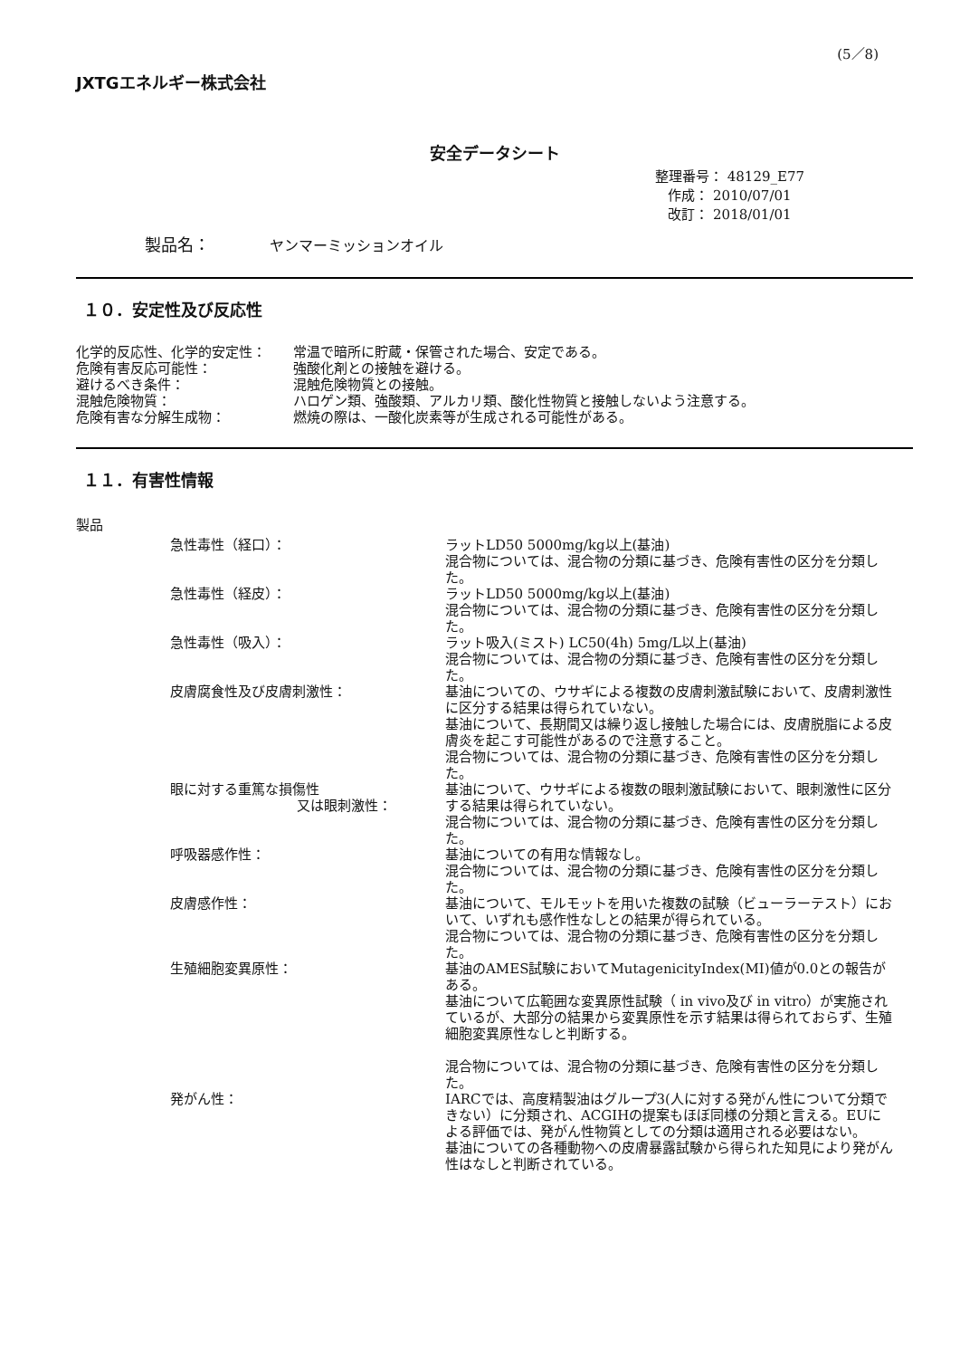(5／8)
JXTGエネルギー株式会社
安全データシート
整理番号： 48129_E77
作成： 2010/07/01
改訂： 2018/01/01
製品名： ヤンマーミッションオイル
１０．安定性及び反応性
| 化学的反応性、化学的安定性： | 常温で暗所に貯蔵・保管された場合、安定である。 |
| 危険有害反応可能性： | 強酸化剤との接触を避ける。 |
| 避けるべき条件： | 混触危険物質との接触。 |
| 混触危険物質： | ハロゲン類、強酸類、アルカリ類、酸化性物質と接触しないよう注意する。 |
| 危険有害な分解生成物： | 燃焼の際は、一酸化炭素等が生成される可能性がある。 |
１１．有害性情報
製品
| 急性毒性（経口）： | ラットLD50 5000mg/kg以上(基油) 混合物については、混合物の分類に基づき、危険有害性の区分を分類した。 |
| 急性毒性（経皮）： | ラットLD50 5000mg/kg以上(基油) 混合物については、混合物の分類に基づき、危険有害性の区分を分類した。 |
| 急性毒性（吸入）： | ラット吸入(ミスト) LC50(4h) 5mg/L以上(基油) 混合物については、混合物の分類に基づき、危険有害性の区分を分類した。 |
| 皮膚腐食性及び皮膚刺激性： | 基油についての、ウサギによる複数の皮膚刺激試験において、皮膚刺激性に区分する結果は得られていない。 基油について、長期間又は繰り返し接触した場合には、皮膚脱脂による皮膚炎を起こす可能性があるので注意すること。 混合物については、混合物の分類に基づき、危険有害性の区分を分類した。 |
| 眼に対する重篤な損傷性 又は眼刺激性： | 基油について、ウサギによる複数の眼刺激試験において、眼刺激性に区分する結果は得られていない。 混合物については、混合物の分類に基づき、危険有害性の区分を分類した。 |
| 呼吸器感作性： | 基油についての有用な情報なし。 混合物については、混合物の分類に基づき、危険有害性の区分を分類した。 |
| 皮膚感作性： | 基油について、モルモットを用いた複数の試験（ビューラーテスト）において、いずれも感作性なしとの結果が得られている。 混合物については、混合物の分類に基づき、危険有害性の区分を分類した。 |
| 生殖細胞変異原性： | 基油のAMES試験においてMutagenicityIndex(MI)値が0.0との報告がある。 基油について広範囲な変異原性試験（ in vivo及び in vitro）が実施されているが、大部分の結果から変異原性を示す結果は得られておらず、生殖細胞変異原性なしと判断する。 混合物については、混合物の分類に基づき、危険有害性の区分を分類した。 |
| 発がん性： | IARCでは、高度精製油はグループ3(人に対する発がん性について分類できない）に分類され、ACGIHの提案もほぼ同様の分類と言える。EUによる評価では、発がん性物質としての分類は適用される必要はない。 基油についての各種動物への皮膚暴露試験から得られた知見により発がん性はなしと判断されている。 |